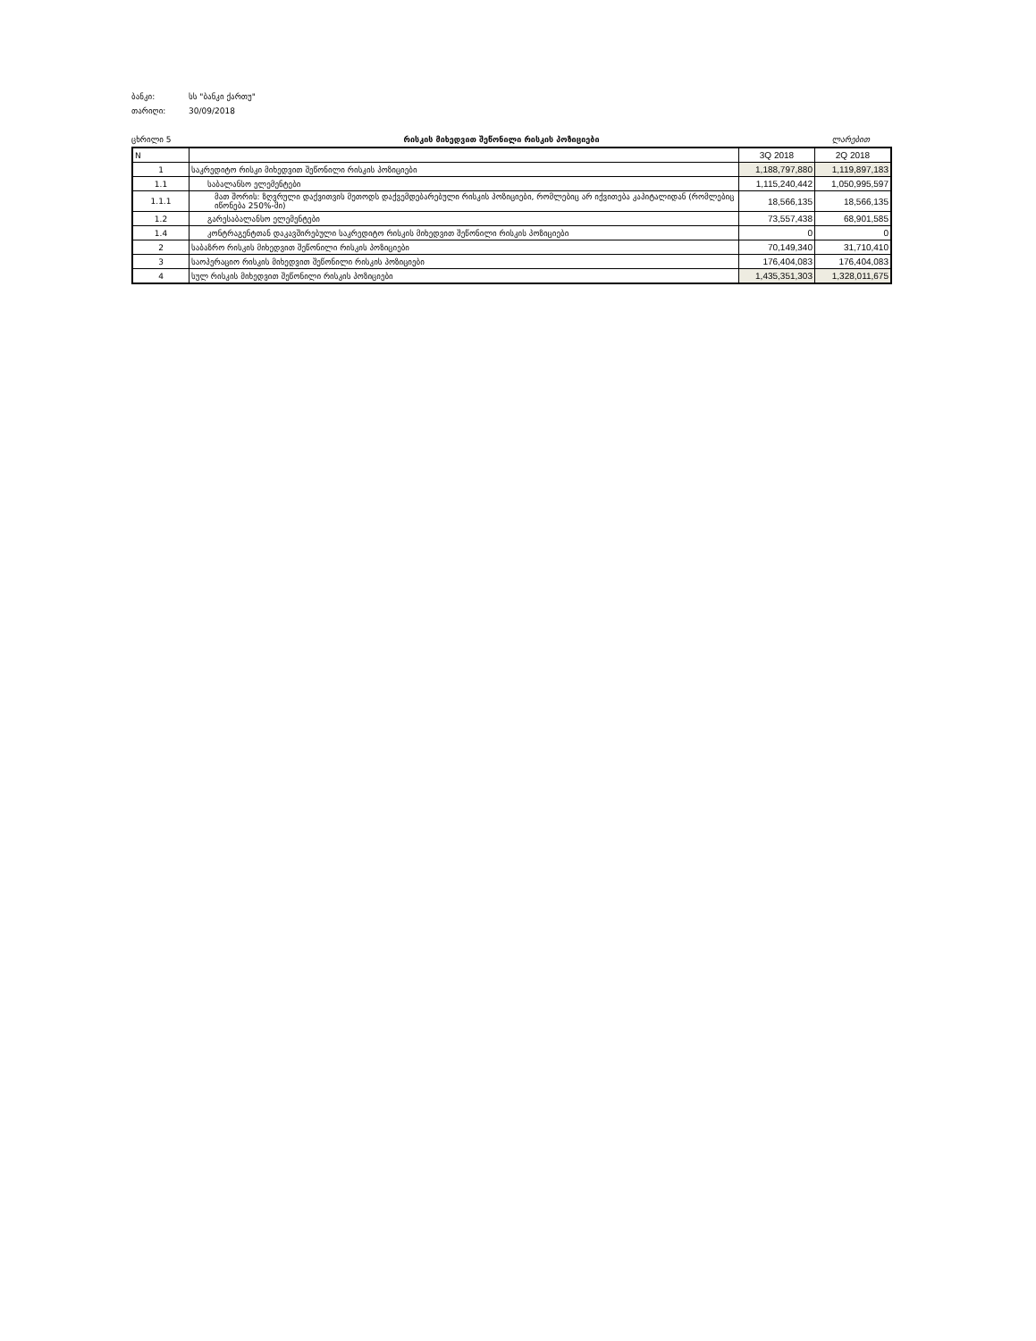ბანკი: სს "ბანკი ქართუ"
თარიღი: 30/09/2018
ცხრილი 5 რისკის მიხედვით შეწონილი რისკის პოზიციები ლარებით
| N | | 3Q 2018 | 2Q 2018 |
| 1 | საკრედიტო რისკი მიხედვით შეწონილი რისკის პოზიციები | 1,188,797,880 | 1,119,897,183 |
| 1.1 | საბალანსო ელემენტები | 1,115,240,442 | 1,050,995,597 |
| 1.1.1 | მათ შორის: ზღვრული დაქვითვის მეთოდს დაქვემდებარებული რისკის პოზიციები, რომლებიც არ იქვითება კაპიტალიდან (რომლებიც იწონება 250%-ში) | 18,566,135 | 18,566,135 |
| 1.2 | გარესაბალანსო ელემენტები | 73,557,438 | 68,901,585 |
| 1.4 | კონტრაგენტთან დაკავშირებული საკრედიტო რისკის მიხედვით შეწონილი რისკის პოზიციები | 0 | 0 |
| 2 | საბაზრო რისკის მიხედვით შეწონილი რისკის პოზიციები | 70,149,340 | 31,710,410 |
| 3 | საოპერაციო რისკის მიხედვით შეწონილი რისკის პოზიციები | 176,404,083 | 176,404,083 |
| 4 | სულ რისკის მიხედვით შეწონილი რისკის პოზიციები | 1,435,351,303 | 1,328,011,675 |